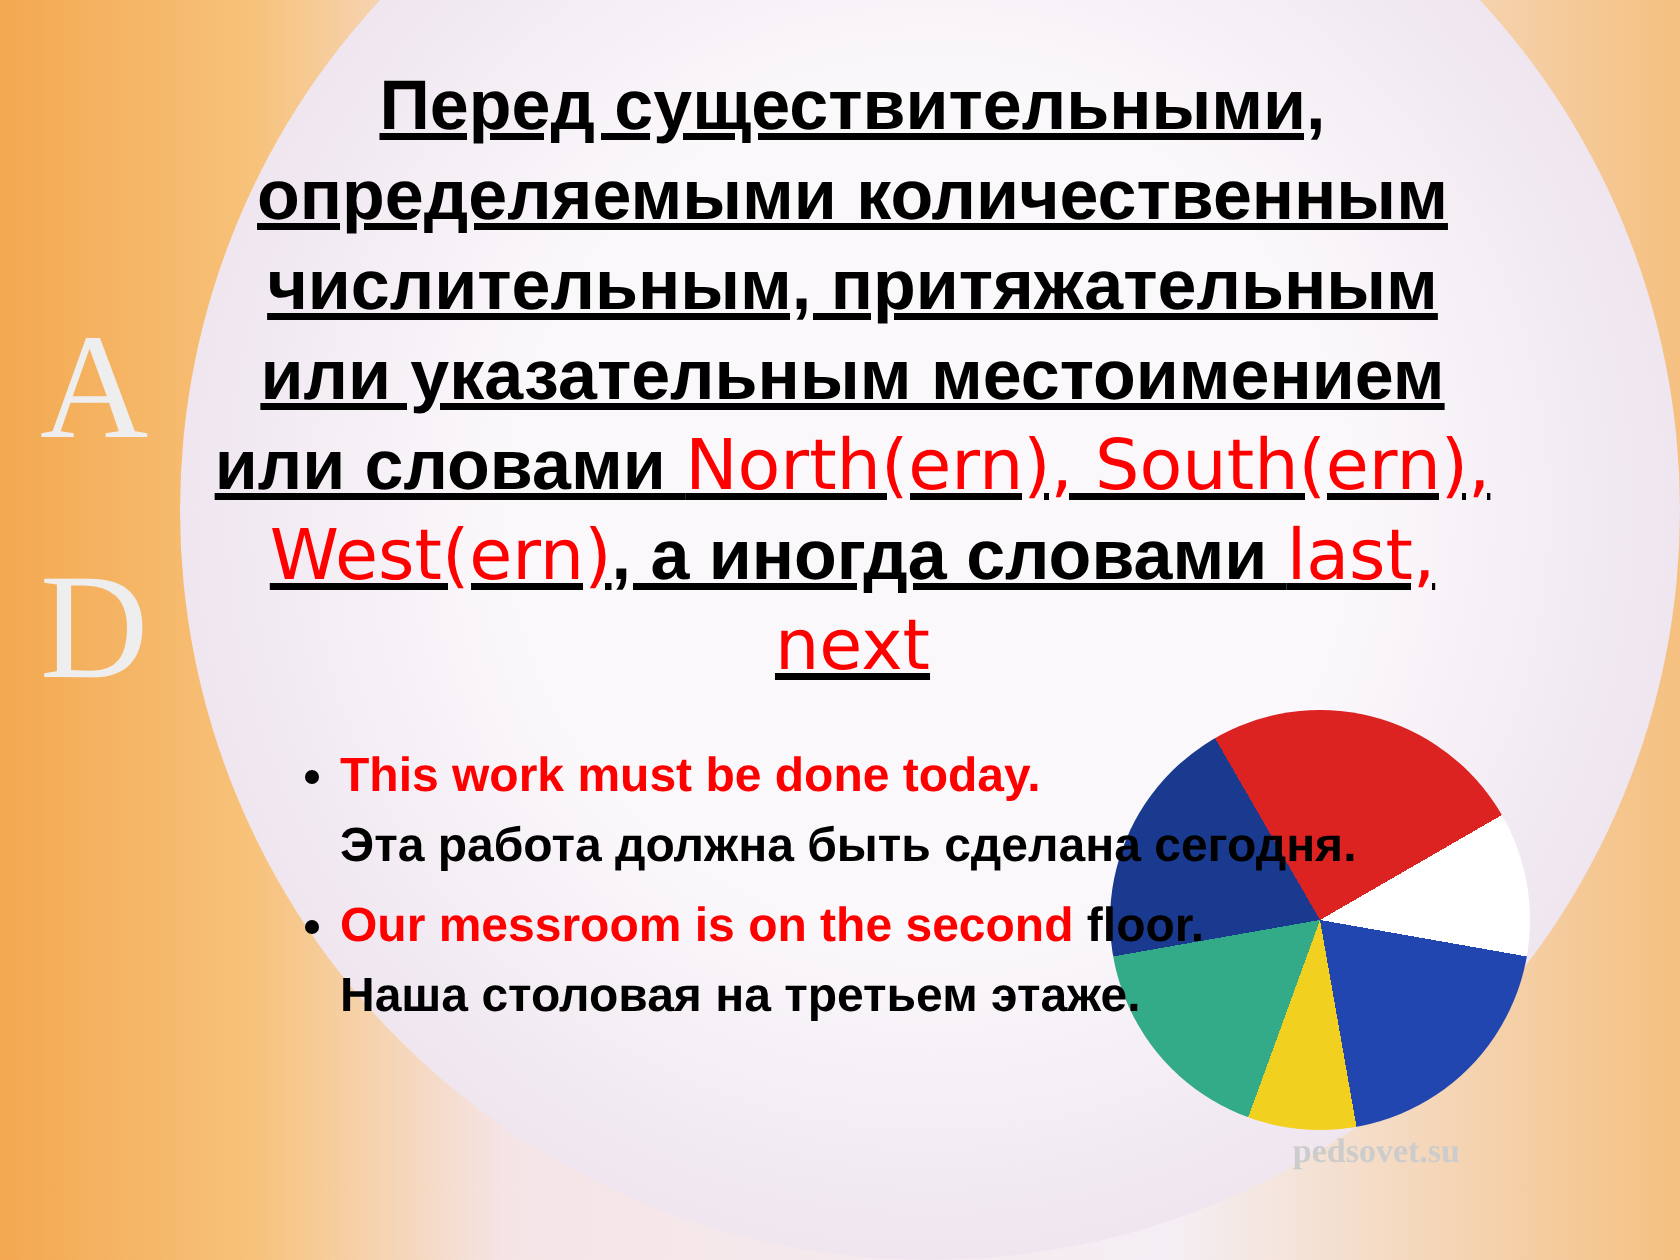A
D
Перед существительными, определяемыми количественным числительным, притяжательным или указательным местоимением или словами North(ern), South(ern), West(ern), а иногда словами last, next
This work must be done today.
Эта работа должна быть сделана сегодня.
Our messroom is on the second floor.
Наша столовая на третьем этаже.
pedsovet.su